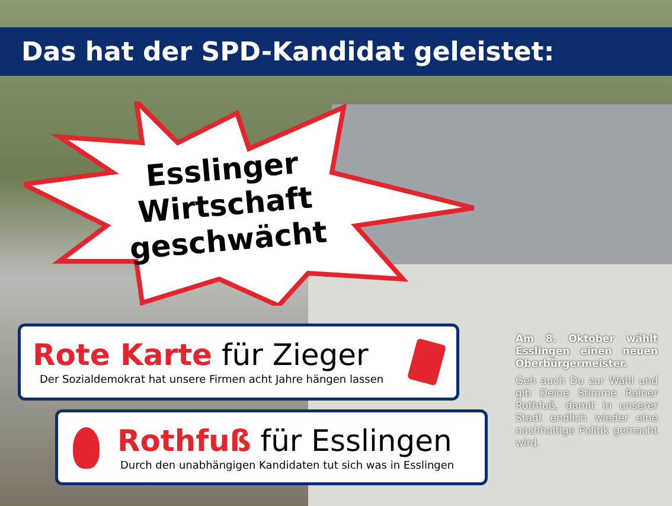Das hat der SPD-Kandidat geleistet:
Esslinger
Wirtschaft
geschwächt
Rote Karte für Zieger
Der Sozialdemokrat hat unsere Firmen acht Jahre hängen lassen
Rothfuß für Esslingen
Durch den unabhängigen Kandidaten tut sich was in Esslingen
Am 8. Oktober wählt Esslingen einen neuen Oberbürgermeister.
Geh auch Du zur Wahl und gib Deine Stimme Rainer Rothfuß, damit in unserer Stadt endlich wieder eine nachhaltige Politik gemacht wird.